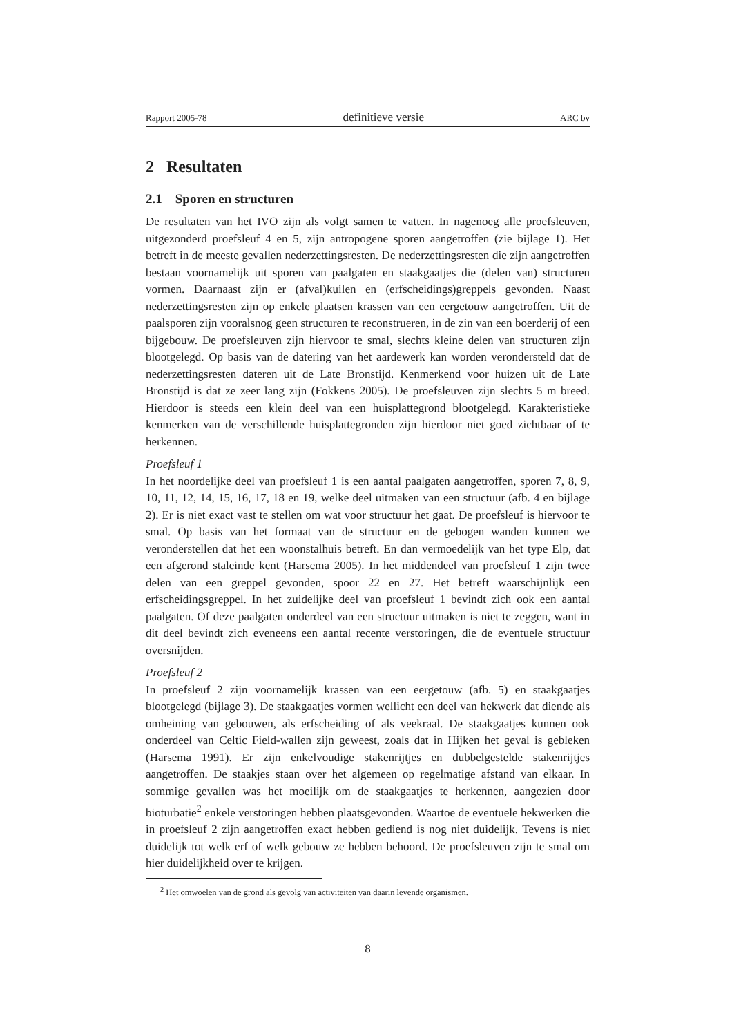Rapport 2005-78 definitieve versie ARC bv
2 Resultaten
2.1 Sporen en structuren
De resultaten van het IVO zijn als volgt samen te vatten. In nagenoeg alle proefsleuven, uitgezonderd proefsleuf 4 en 5, zijn antropogene sporen aangetroffen (zie bijlage 1). Het betreft in de meeste gevallen nederzettingsresten. De nederzettingsresten die zijn aangetroffen bestaan voornamelijk uit sporen van paalgaten en staakgaatjes die (delen van) structuren vormen. Daarnaast zijn er (afval)kuilen en (erfscheidings)greppels gevonden. Naast nederzettingsresten zijn op enkele plaatsen krassen van een eergetouw aangetroffen. Uit de paalsporen zijn vooralsnog geen structuren te reconstrueren, in de zin van een boerderij of een bijgebouw. De proefsleuven zijn hiervoor te smal, slechts kleine delen van structuren zijn blootgelegd. Op basis van de datering van het aardewerk kan worden verondersteld dat de nederzettingsresten dateren uit de Late Bronstijd. Kenmerkend voor huizen uit de Late Bronstijd is dat ze zeer lang zijn (Fokkens 2005). De proefsleuven zijn slechts 5 m breed. Hierdoor is steeds een klein deel van een huisplattegrond blootgelegd. Karakteristieke kenmerken van de verschillende huisplattegronden zijn hierdoor niet goed zichtbaar of te herkennen.
Proefsleuf 1
In het noordelijke deel van proefsleuf 1 is een aantal paalgaten aangetroffen, sporen 7, 8, 9, 10, 11, 12, 14, 15, 16, 17, 18 en 19, welke deel uitmaken van een structuur (afb. 4 en bijlage 2). Er is niet exact vast te stellen om wat voor structuur het gaat. De proefsleuf is hiervoor te smal. Op basis van het formaat van de structuur en de gebogen wanden kunnen we veronderstellen dat het een woonstalhuis betreft. En dan vermoedelijk van het type Elp, dat een afgerond staleinde kent (Harsema 2005). In het middendeel van proefsleuf 1 zijn twee delen van een greppel gevonden, spoor 22 en 27. Het betreft waarschijnlijk een erfscheidingsgreppel. In het zuidelijke deel van proefsleuf 1 bevindt zich ook een aantal paalgaten. Of deze paalgaten onderdeel van een structuur uitmaken is niet te zeggen, want in dit deel bevindt zich eveneens een aantal recente verstoringen, die de eventuele structuur oversnijden.
Proefsleuf 2
In proefsleuf 2 zijn voornamelijk krassen van een eergetouw (afb. 5) en staakgaatjes blootgelegd (bijlage 3). De staakgaatjes vormen wellicht een deel van hekwerk dat diende als omheining van gebouwen, als erfscheiding of als veekraal. De staakgaatjes kunnen ook onderdeel van Celtic Field-wallen zijn geweest, zoals dat in Hijken het geval is gebleken (Harsema 1991). Er zijn enkelvoudige stakenrijtjes en dubbelgestelde stakenrijtjes aangetroffen. De staakjes staan over het algemeen op regelmatige afstand van elkaar. In sommige gevallen was het moeilijk om de staakgaatjes te herkennen, aangezien door bioturbatie<sup>2</sup> enkele verstoringen hebben plaatsgevonden. Waartoe de eventuele hekwerken die in proefsleuf 2 zijn aangetroffen exact hebben gediend is nog niet duidelijk. Tevens is niet duidelijk tot welk erf of welk gebouw ze hebben behoord. De proefsleuven zijn te smal om hier duidelijkheid over te krijgen.
<sup>2</sup> Het omwoelen van de grond als gevolg van activiteiten van daarin levende organismen.
8